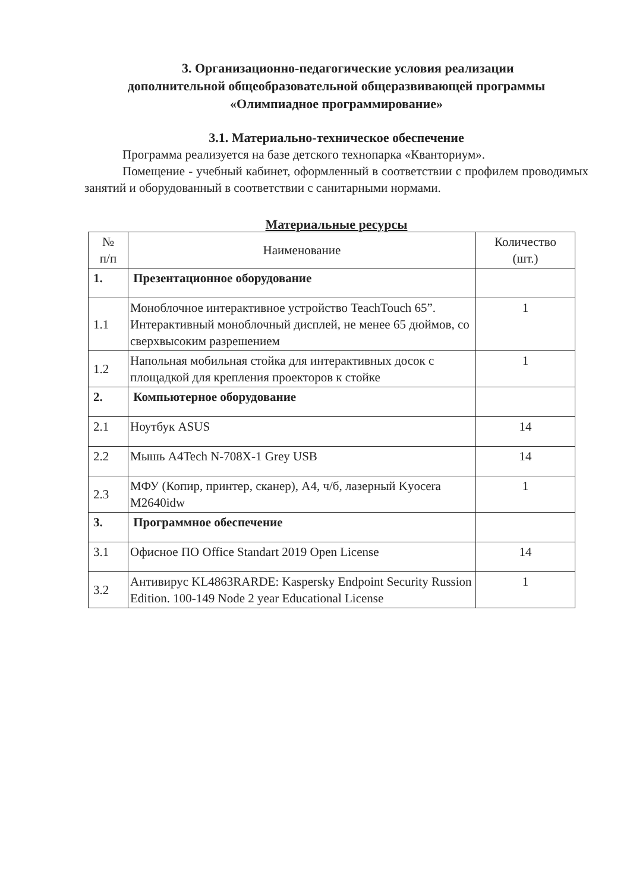3. Организационно-педагогические условия реализации
дополнительной общеобразовательной общеразвивающей программы
«Олимпиадное программирование»
3.1. Материально-техническое обеспечение
Программа реализуется на базе детского технопарка «Кванториум».
Помещение - учебный кабинет, оформленный в соответствии с профилем проводимых занятий и оборудованный в соответствии с санитарными нормами.
Материальные ресурсы
| № п/п | Наименование | Количество (шт.) |
| --- | --- | --- |
| 1. | Презентационное оборудование | |
| 1.1 | Моноблочное интерактивное устройство TeachTouch 65”. Интерактивный моноблочный дисплей, не менее 65 дюймов, со сверхвысоким разрешением | 1 |
| 1.2 | Напольная мобильная стойка для интерактивных досок с площадкой для крепления проекторов к стойке | 1 |
| 2. | Компьютерное оборудование | |
| 2.1 | Ноутбук ASUS | 14 |
| 2.2 | Мышь A4Tech N-708X-1 Grey USB | 14 |
| 2.3 | МФУ (Копир, принтер, сканер), А4, ч/б, лазерный Kyocera M2640idw | 1 |
| 3. | Программное обеспечение | |
| 3.1 | Офисное ПО Office Standart 2019 Open License | 14 |
| 3.2 | Антивирус KL4863RARDE: Kaspersky Endpoint Security Russion Edition. 100-149 Node 2 year Educational License | 1 |